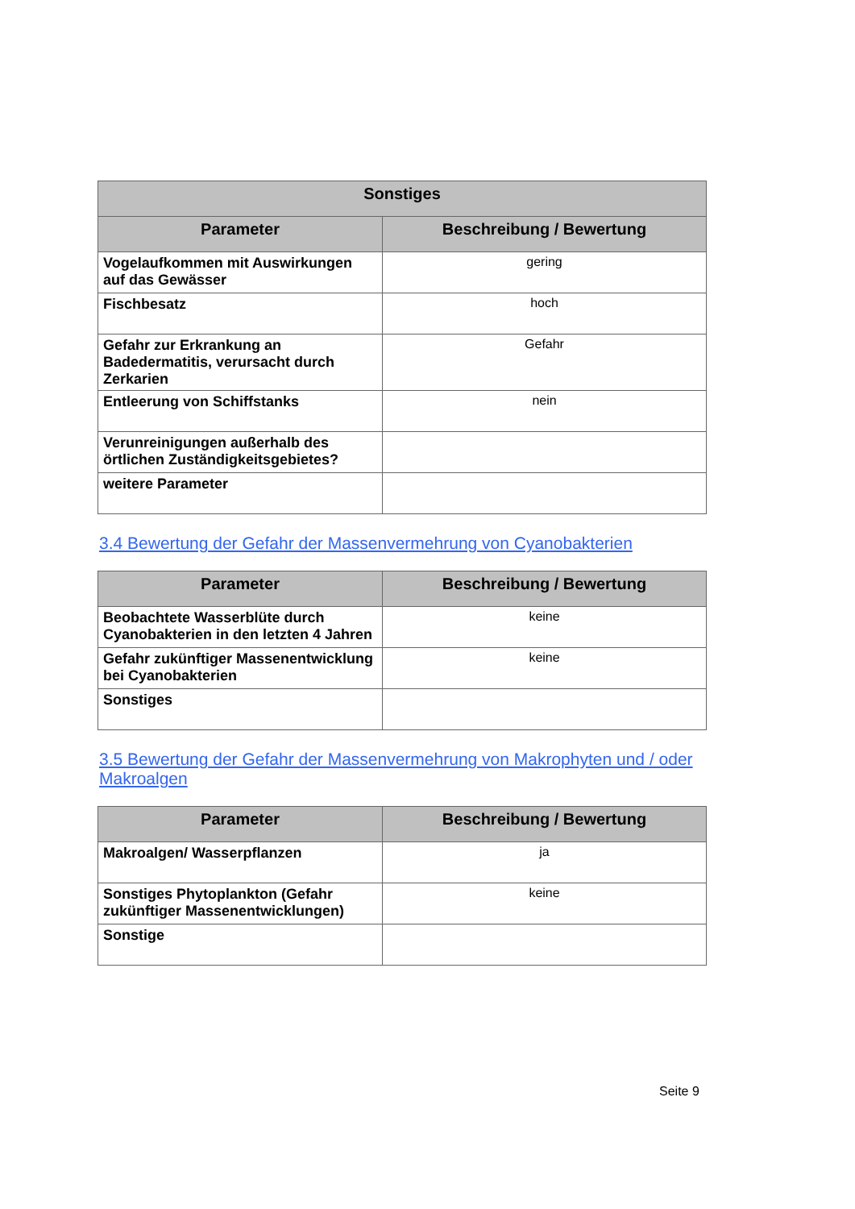| Sonstiges | |
| --- | --- |
| Parameter | Beschreibung / Bewertung |
| Vogelaufkommen mit Auswirkungen auf das Gewässer | gering |
| Fischbesatz | hoch |
| Gefahr zur Erkrankung an Badedermatitis, verursacht durch Zerkarien | Gefahr |
| Entleerung von Schiffstanks | nein |
| Verunreinigungen außerhalb des örtlichen Zuständigkeitsgebietes? | |
| weitere Parameter | |
3.4 Bewertung der Gefahr der Massenvermehrung von Cyanobakterien
| Parameter | Beschreibung / Bewertung |
| --- | --- |
| Beobachtete Wasserblüte durch Cyanobakterien in den letzten 4 Jahren | keine |
| Gefahr zukünftiger Massenentwicklung bei Cyanobakterien | keine |
| Sonstiges | |
3.5 Bewertung der Gefahr der Massenvermehrung von Makrophyten und / oder Makroalgen
| Parameter | Beschreibung / Bewertung |
| --- | --- |
| Makroalgen/ Wasserpflanzen | ja |
| Sonstiges Phytoplankton (Gefahr zukünftiger Massenentwicklungen) | keine |
| Sonstige | |
Seite 9